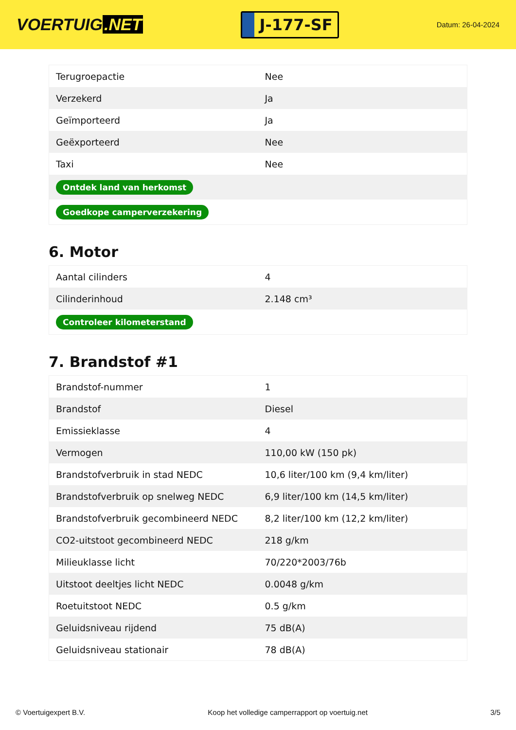VOERTUIG.NET
J-177-SF
Datum: 26-04-2024
| Terugroepactie | Nee |
| Verzekerd | Ja |
| Geïmporteerd | Ja |
| Geëxporteerd | Nee |
| Taxi | Nee |
| Ontdek land van herkomst | |
| Goedkope camperverzekering | |
6. Motor
| Aantal cilinders | 4 |
| Cilinderinhoud | 2.148 cm³ |
| Controleer kilometerstand | |
7. Brandstof #1
| Brandstof-nummer | 1 |
| Brandstof | Diesel |
| Emissieklasse | 4 |
| Vermogen | 110,00 kW (150 pk) |
| Brandstofverbruik in stad NEDC | 10,6 liter/100 km (9,4 km/liter) |
| Brandstofverbruik op snelweg NEDC | 6,9 liter/100 km (14,5 km/liter) |
| Brandstofverbruik gecombineerd NEDC | 8,2 liter/100 km (12,2 km/liter) |
| CO2-uitstoot gecombineerd NEDC | 218 g/km |
| Milieuklasse licht | 70/220*2003/76b |
| Uitstoot deeltjes licht NEDC | 0.0048 g/km |
| Roetuitstoot NEDC | 0.5 g/km |
| Geluidsniveau rijdend | 75 dB(A) |
| Geluidsniveau stationair | 78 dB(A) |
© Voertuigexpert B.V. Koop het volledige camperrapport op voertuig.net 3/5